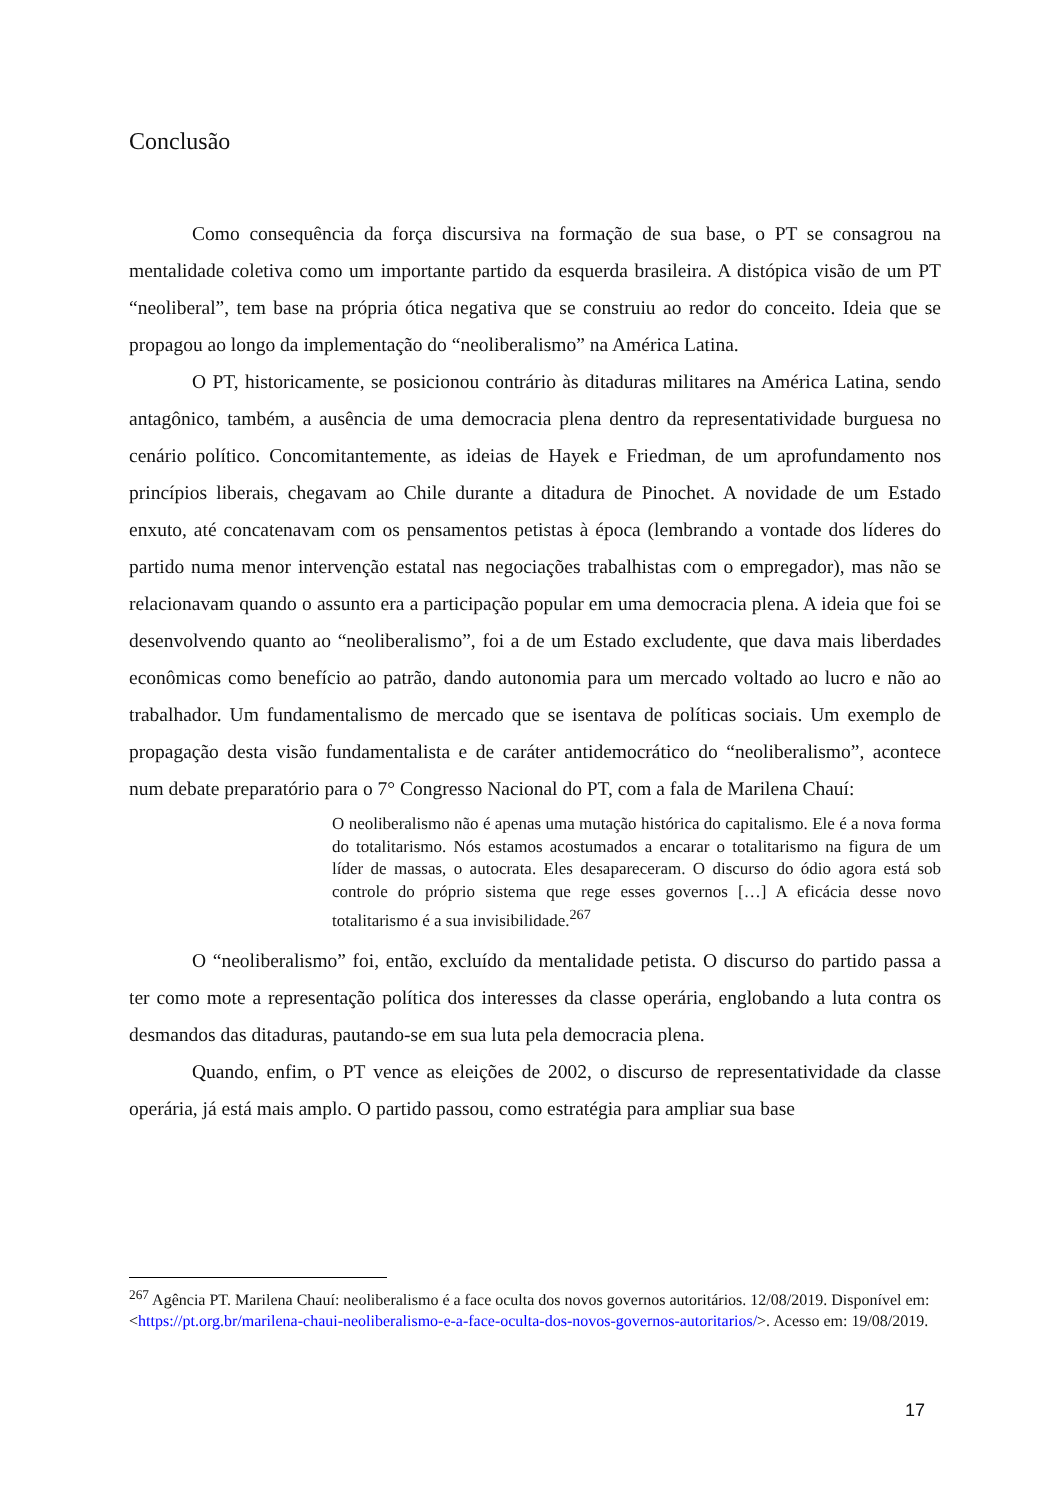Conclusão
Como consequência da força discursiva na formação de sua base, o PT se consagrou na mentalidade coletiva como um importante partido da esquerda brasileira. A distópica visão de um PT “neoliberal”, tem base na própria ótica negativa que se construiu ao redor do conceito. Ideia que se propagou ao longo da implementação do “neoliberalismo” na América Latina.
O PT, historicamente, se posicionou contrário às ditaduras militares na América Latina, sendo antagônico, também, a ausência de uma democracia plena dentro da representatividade burguesa no cenário político. Concomitantemente, as ideias de Hayek e Friedman, de um aprofundamento nos princípios liberais, chegavam ao Chile durante a ditadura de Pinochet. A novidade de um Estado enxuto, até concatenavam com os pensamentos petistas à época (lembrando a vontade dos líderes do partido numa menor intervenção estatal nas negociações trabalhistas com o empregador), mas não se relacionavam quando o assunto era a participação popular em uma democracia plena. A ideia que foi se desenvolvendo quanto ao “neoliberalismo”, foi a de um Estado excludente, que dava mais liberdades econômicas como benefício ao patrão, dando autonomia para um mercado voltado ao lucro e não ao trabalhador. Um fundamentalismo de mercado que se isentava de políticas sociais. Um exemplo de propagação desta visão fundamentalista e de caráter antidemocrático do “neoliberalismo”, acontece num debate preparatório para o 7° Congresso Nacional do PT, com a fala de Marilena Chauí:
O neoliberalismo não é apenas uma mutação histórica do capitalismo. Ele é a nova forma do totalitarismo. Nós estamos acostumados a encarar o totalitarismo na figura de um líder de massas, o autocrata. Eles desapareceram. O discurso do ódio agora está sob controle do próprio sistema que rege esses governos […] A eficácia desse novo totalitarismo é a sua invisibilidade.<sup>267</sup>
O “neoliberalismo” foi, então, excluído da mentalidade petista. O discurso do partido passa a ter como mote a representação política dos interesses da classe operária, englobando a luta contra os desmandos das ditaduras, pautando-se em sua luta pela democracia plena.
Quando, enfim, o PT vence as eleições de 2002, o discurso de representatividade da classe operária, já está mais amplo. O partido passou, como estratégia para ampliar sua base
<sup>267</sup> Agência PT. Marilena Chauí: neoliberalismo é a face oculta dos novos governos autoritários. 12/08/2019. Disponível em: <https://pt.org.br/marilena-chaui-neoliberalismo-e-a-face-oculta-dos-novos-governos-autoritarios/>. Acesso em: 19/08/2019.
17